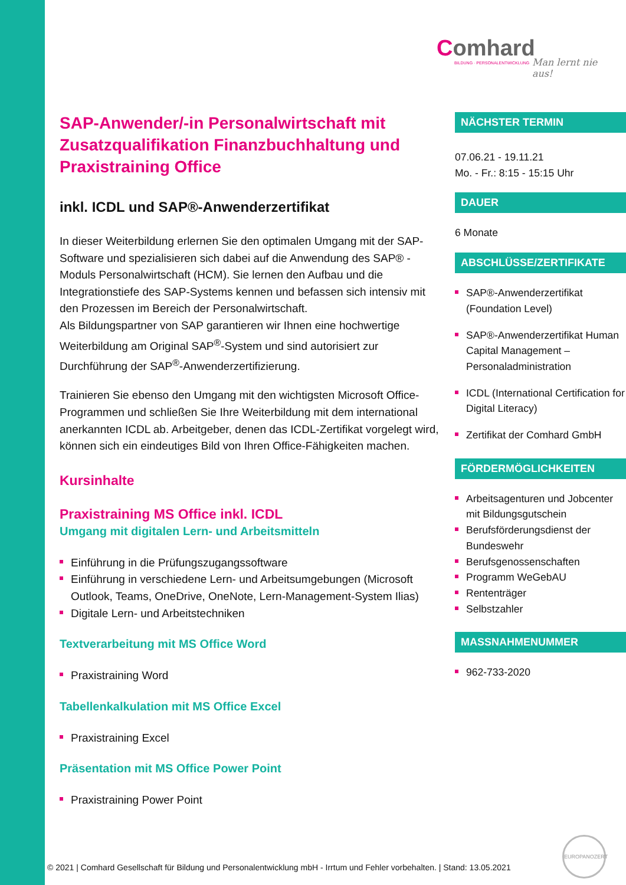Comhard
BILDUNG · PERSONALENTWICKLUNG
Man lernt nie aus!
SAP-Anwender/-in Personalwirtschaft mit Zusatzqualifikation Finanzbuchhaltung und Praxistraining Office
inkl. ICDL und SAP®-Anwenderzertifikat
In dieser Weiterbildung erlernen Sie den optimalen Umgang mit der SAP-Software und spezialisieren sich dabei auf die Anwendung des SAP® -Moduls Personalwirtschaft (HCM). Sie lernen den Aufbau und die Integrationstiefe des SAP-Systems kennen und befassen sich intensiv mit den Prozessen im Bereich der Personalwirtschaft.
Als Bildungspartner von SAP garantieren wir Ihnen eine hochwertige Weiterbildung am Original SAP<sup>®</sup>-System und sind autorisiert zur Durchführung der SAP<sup>®</sup>-Anwenderzertifizierung.
Trainieren Sie ebenso den Umgang mit den wichtigsten Microsoft Office-Programmen und schließen Sie Ihre Weiterbildung mit dem international anerkannten ICDL ab. Arbeitgeber, denen das ICDL-Zertifikat vorgelegt wird, können sich ein eindeutiges Bild von Ihren Office-Fähigkeiten machen.
Kursinhalte
Praxistraining MS Office inkl. ICDL
Umgang mit digitalen Lern- und Arbeitsmitteln
Einführung in die Prüfungszugangssoftware
Einführung in verschiedene Lern- und Arbeitsumgebungen (Microsoft Outlook, Teams, OneDrive, OneNote, Lern-Management-System Ilias)
Digitale Lern- und Arbeitstechniken
Textverarbeitung mit MS Office Word
Praxistraining Word
Tabellenkalkulation mit MS Office Excel
Praxistraining Excel
Präsentation mit MS Office Power Point
Praxistraining Power Point
NÄCHSTER TERMIN
07.06.21 - 19.11.21
Mo. - Fr.: 8:15 - 15:15 Uhr
DAUER
6 Monate
ABSCHLÜSSE/ZERTIFIKATE
SAP®-Anwenderzertifikat (Foundation Level)
SAP®-Anwenderzertifikat Human Capital Management – Personaladministration
ICDL (International Certification for Digital Literacy)
Zertifikat der Comhard GmbH
FÖRDERMÖGLICHKEITEN
Arbeitsagenturen und Jobcenter mit Bildungsgutschein
Berufsförderungsdienst der Bundeswehr
Berufsgenossenschaften
Programm WeGebAU
Rententräger
Selbstzahler
MASSNAHMENUMMER
962-733-2020
© 2021 | Comhard Gesellschaft für Bildung und Personalentwicklung mbH - Irrtum und Fehler vorbehalten. | Stand: 13.05.2021
EUROPANOZERT